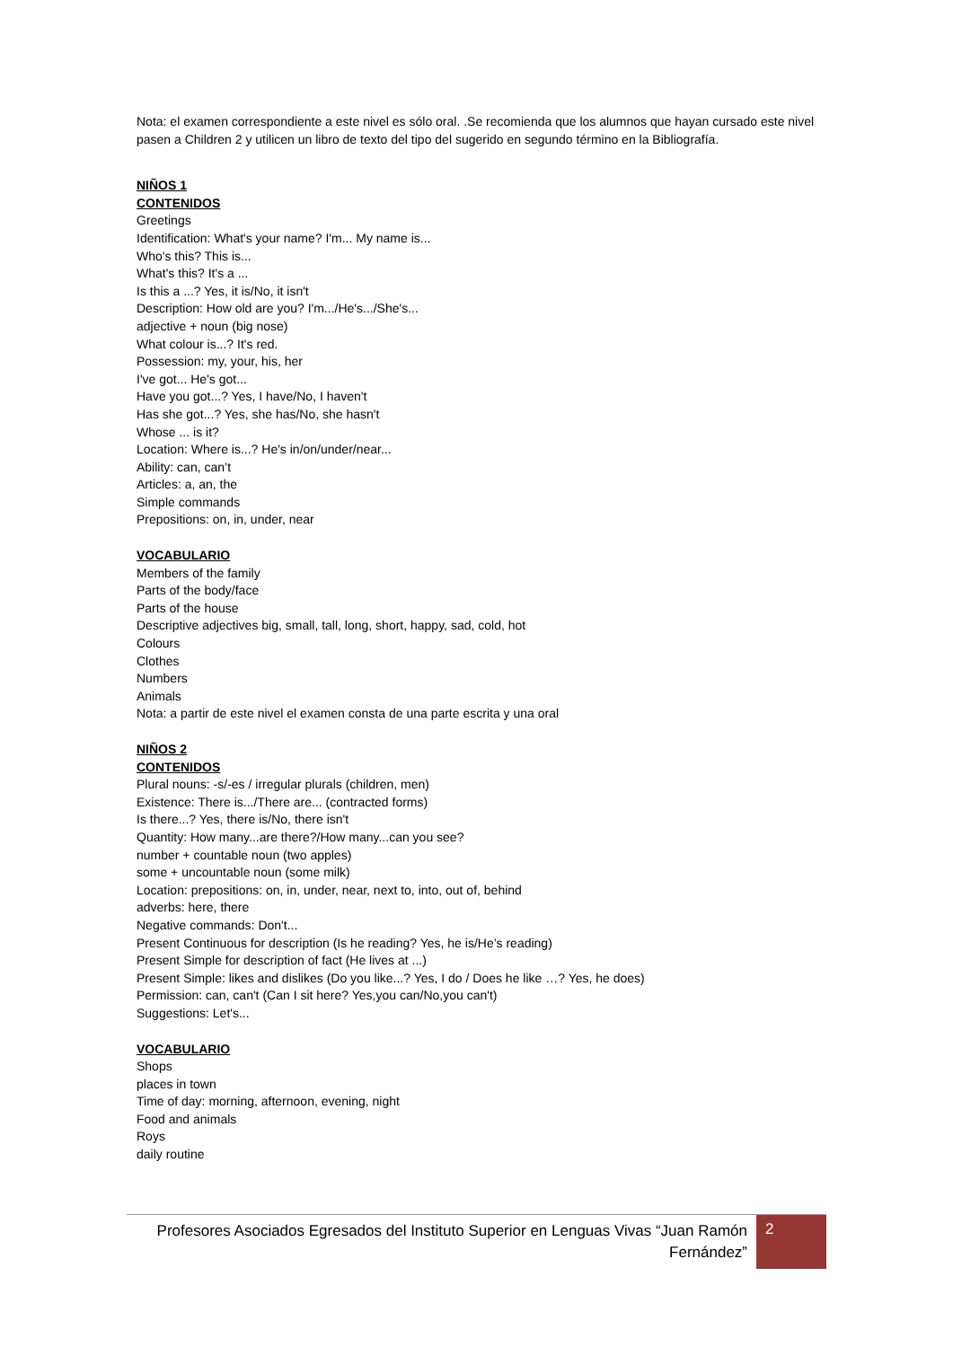Nota: el examen correspondiente a este nivel es sólo oral. .Se recomienda que los alumnos que hayan cursado este nivel pasen a Children 2 y utilicen un libro de texto del tipo del sugerido en segundo término en la Bibliografía.
NIÑOS 1
CONTENIDOS
Greetings
Identification: What's your name? I'm... My name is...
Who's this? This is...
What's this? It's a ...
Is this a ...? Yes, it is/No, it isn't
Description: How old are you? I'm.../He's.../She's...
adjective + noun (big nose)
What colour is...? It's red.
Possession: my, your, his, her
I've got... He's got...
Have you got...? Yes, I have/No, I haven't
Has she got...? Yes, she has/No, she hasn't
Whose ... is it?
Location: Where is...? He's in/on/under/near...
Ability: can, can’t
Articles: a, an, the
Simple commands
Prepositions: on, in, under, near
VOCABULARIO
Members of the family
Parts of the body/face
Parts of the house
Descriptive adjectives big, small, tall, long, short, happy, sad, cold, hot
Colours
Clothes
Numbers
Animals
Nota: a partir de este nivel el examen consta de una parte escrita y una oral
NIÑOS 2
CONTENIDOS
Plural nouns: -s/-es / irregular plurals (children, men)
Existence: There is.../There are... (contracted forms)
Is there...? Yes, there is/No, there isn't
Quantity: How many...are there?/How many...can you see?
number + countable noun (two apples)
some + uncountable noun (some milk)
Location: prepositions: on, in, under, near, next to, into, out of, behind
adverbs: here, there
Negative commands: Don't...
Present Continuous for description (Is he reading? Yes, he is/He’s reading)
Present Simple for description of fact (He lives at ...)
Present Simple: likes and dislikes (Do you like...? Yes, I do / Does he like …? Yes, he does)
Permission: can, can't (Can I sit here? Yes,you can/No,you can't)
Suggestions: Let's...
VOCABULARIO
Shops
places in town
Time of day: morning, afternoon, evening, night
Food and animals
Roys
daily routine
Profesores Asociados Egresados del Instituto Superior en Lenguas Vivas “Juan Ramón Fernández”
2